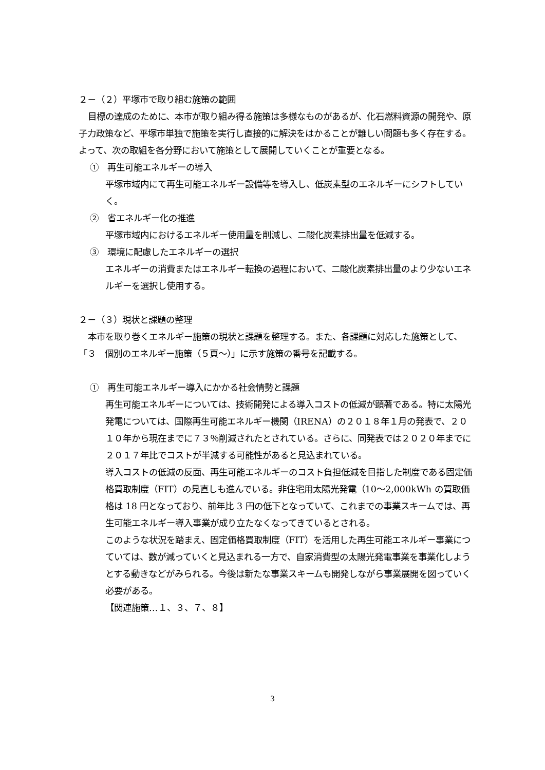２－（２）平塚市で取り組む施策の範囲
目標の達成のために、本市が取り組み得る施策は多様なものがあるが、化石燃料資源の開発や、原子力政策など、平塚市単独で施策を実行し直接的に解決をはかることが難しい問題も多く存在する。よって、次の取組を各分野において施策として展開していくことが重要となる。
①　再生可能エネルギーの導入
平塚市域内にて再生可能エネルギー設備等を導入し、低炭素型のエネルギーにシフトしていく。
②　省エネルギー化の推進
平塚市域内におけるエネルギー使用量を削減し、二酸化炭素排出量を低減する。
③　環境に配慮したエネルギーの選択
エネルギーの消費またはエネルギー転換の過程において、二酸化炭素排出量のより少ないエネルギーを選択し使用する。
２－（３）現状と課題の整理
本市を取り巻くエネルギー施策の現状と課題を整理する。また、各課題に対応した施策として、「３　個別のエネルギー施策（５頁～）」に示す施策の番号を記載する。
①　再生可能エネルギー導入にかかる社会情勢と課題
再生可能エネルギーについては、技術開発による導入コストの低減が顕著である。特に太陽光発電については、国際再生可能エネルギー機関（IRENA）の２０１８年１月の発表で、２０１０年から現在までに７３％削減されたとされている。さらに、同発表では２０２０年までに２０１７年比でコストが半減する可能性があると見込まれている。
導入コストの低減の反面、再生可能エネルギーのコスト負担低減を目指した制度である固定価格買取制度（FIT）の見直しも進んでいる。非住宅用太陽光発電（10～2,000kWh の買取価格は 18 円となっており、前年比 3 円の低下となっていて、これまでの事業スキームでは、再生可能エネルギー導入事業が成り立たなくなってきているとされる。
このような状況を踏まえ、固定価格買取制度（FIT）を活用した再生可能エネルギー事業につていては、数が減っていくと見込まれる一方で、自家消費型の太陽光発電事業を事業化しようとする動きなどがみられる。今後は新たな事業スキームも開発しながら事業展開を図っていく必要がある。
【関連施策…１、３、７、８】
3